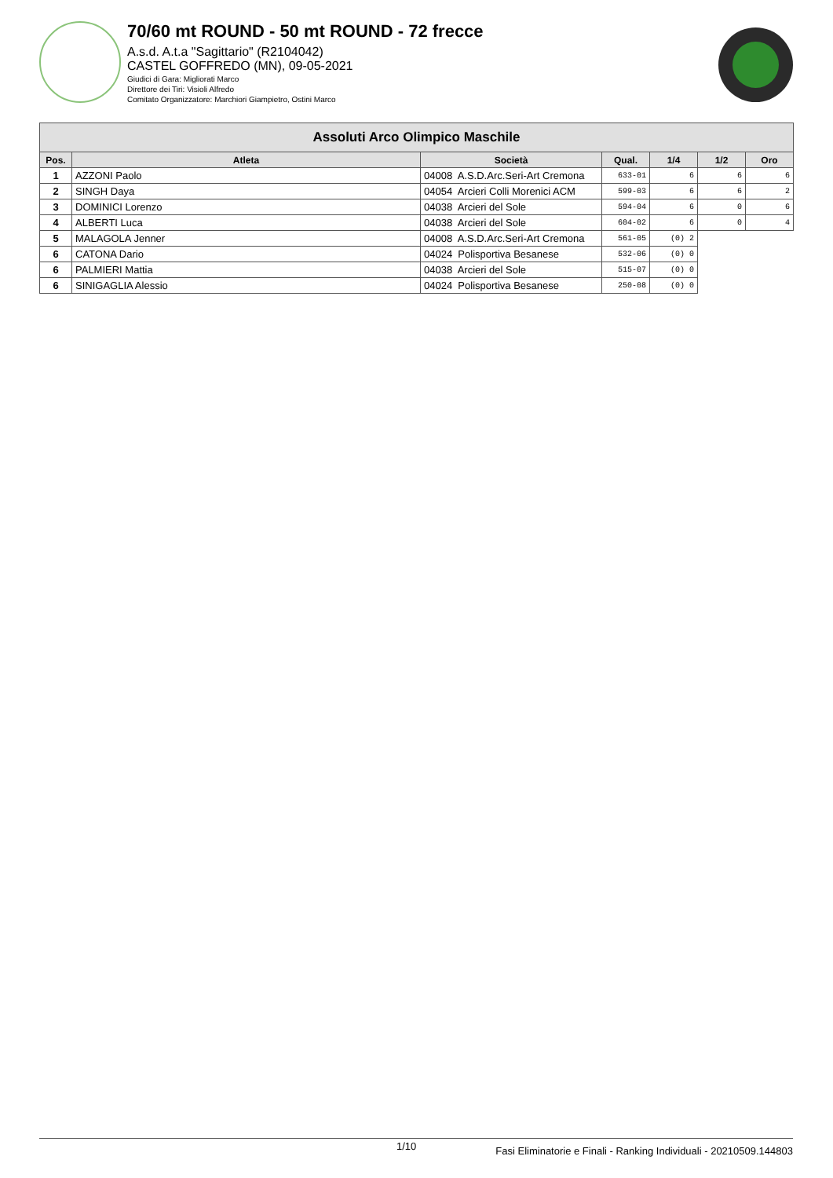70/60 mt ROUND - 50 mt ROUND - 72 frecce
A.s.d. A.t.a "Sagittario" (R2104042)
CASTEL GOFFREDO (MN), 09-05-2021
Giudici di Gara: Migliorati Marco
Direttore dei Tiri: Visioli Alfredo
Comitato Organizzatore: Marchiori Giampietro, Ostini Marco
| Assoluti Arco Olimpico Maschile | | | | | | |
| --- | --- | --- | --- | --- | --- | --- |
| Pos. | Atleta | Società | Qual. | 1/4 | 1/2 | Oro |
| 1 | AZZONI Paolo | 04008 A.S.D.Arc.Seri-Art Cremona | 633-01 | 6 | 6 | 6 |
| 2 | SINGH Daya | 04054 Arcieri Colli Morenici ACM | 599-03 | 6 | 6 | 2 |
| 3 | DOMINICI Lorenzo | 04038 Arcieri del Sole | 594-04 | 6 | 0 | 6 |
| 4 | ALBERTI Luca | 04038 Arcieri del Sole | 604-02 | 6 | 0 | 4 |
| 5 | MALAGOLA Jenner | 04008 A.S.D.Arc.Seri-Art Cremona | 561-05 | (0) 2 | | |
| 6 | CATONA Dario | 04024 Polisportiva Besanese | 532-06 | (0) 0 | | |
| 6 | PALMIERI Mattia | 04038 Arcieri del Sole | 515-07 | (0) 0 | | |
| 6 | SINIGAGLIA Alessio | 04024 Polisportiva Besanese | 250-08 | (0) 0 | | |
1/10 Fasi Eliminatorie e Finali - Ranking Individuali - 20210509.144803